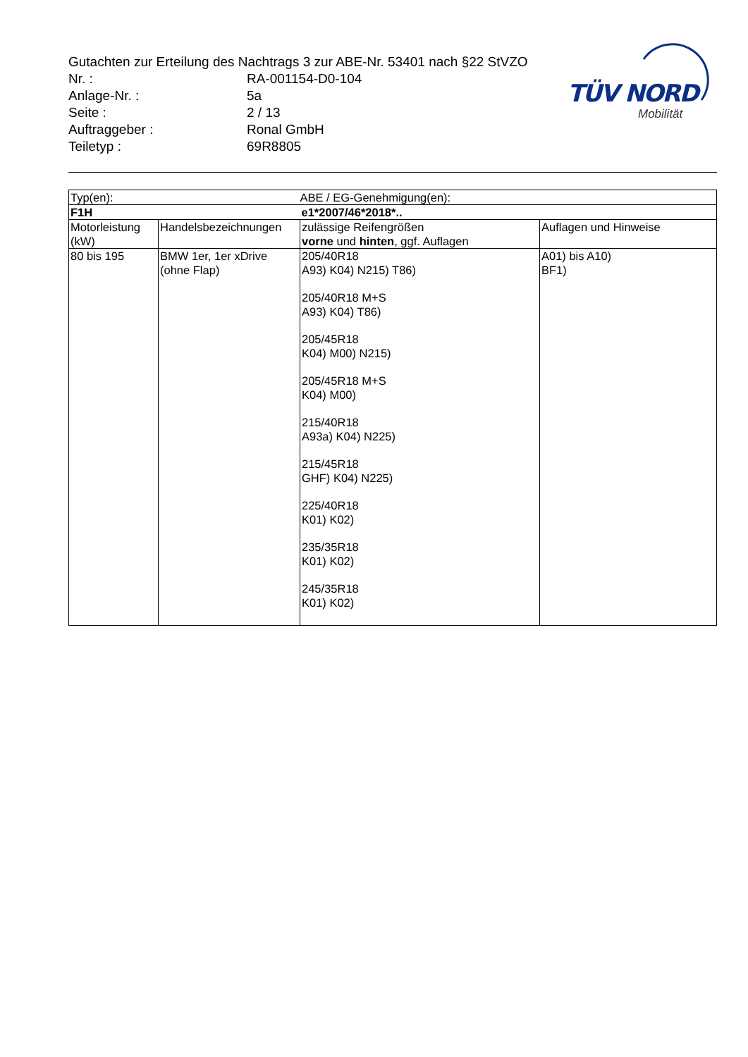TÜV NORD
Mobilität
Gutachten zur Erteilung des Nachtrags 3 zur ABE-Nr. 53401 nach §22 StVZO
Nr. : RA-001154-D0-104
Anlage-Nr. : 5a
Seite : 2 / 13
Auftraggeber : Ronal GmbH
Teiletyp : 69R8805
| Typ(en): | | ABE / EG-Genehmigung(en): | |
| F1H | | e1*2007/46*2018*.. | |
| Motorleistung (kW) | Handelsbezeichnungen | zulässige Reifengrößen vorne und hinten , ggf. Auflagen | Auflagen und Hinweise |
| 80 bis 195 | BMW 1er, 1er xDrive (ohne Flap) | 205/40R18 A93) K04) N215) T86) 205/40R18 M+S A93) K04) T86) 205/45R18 K04) M00) N215) 205/45R18 M+S K04) M00) 215/40R18 A93a) K04) N225) 215/45R18 GHF) K04) N225) 225/40R18 K01) K02) 235/35R18 K01) K02) 245/35R18 K01) K02) | A01) bis A10) BF1) |